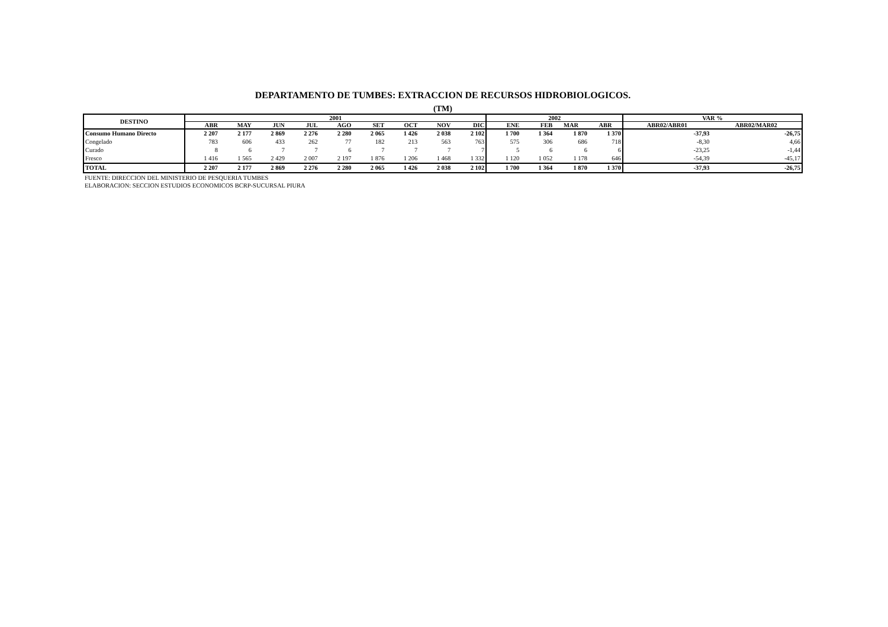DEPARTAMENTO DE TUMBES: EXTRACCION DE RECURSOS HIDROBIOLOGICOS.
(TM)
| DESTINO | 2001 | | | | | | | | | 2002 | | | | VAR % | |
| --- | --- | --- | --- | --- | --- | --- | --- | --- | --- | --- | --- | --- | --- | --- | --- |
| | ABR | MAY | JUN | JUL | AGO | SET | OCT | NOV | DIC | ENE | FEB | MAR | ABR | ABR02/ABR01 | ABR02/MAR02 |
| Consumo Humano Directo | 2 207 | 2 177 | 2 869 | 2 276 | 2 280 | 2 065 | 1 426 | 2 038 | 2 102 | 1 700 | 1 364 | 1 870 | 1 370 | -37,93 | -26,75 |
| Congelado | 783 | 606 | 433 | 262 | 77 | 182 | 213 | 563 | 763 | 575 | 306 | 686 | 718 | -8,30 | 4,66 |
| Curado | 8 | 6 | 7 | 7 | 6 | 7 | 7 | 7 | 7 | 5 | 6 | 6 | 6 | -23,25 | -1,44 |
| Fresco | 1 416 | 1 565 | 2 429 | 2 007 | 2 197 | 1 876 | 1 206 | 1 468 | 1 332 | 1 120 | 1 052 | 1 178 | 646 | -54,39 | -45,17 |
| TOTAL | 2 207 | 2 177 | 2 869 | 2 276 | 2 280 | 2 065 | 1 426 | 2 038 | 2 102 | 1 700 | 1 364 | 1 870 | 1 370 | -37,93 | -26,75 |
FUENTE: DIRECCION DEL MINISTERIO DE PESQUERIA TUMBES
ELABORACION: SECCION ESTUDIOS ECONOMICOS BCRP-SUCURSAL PIURA